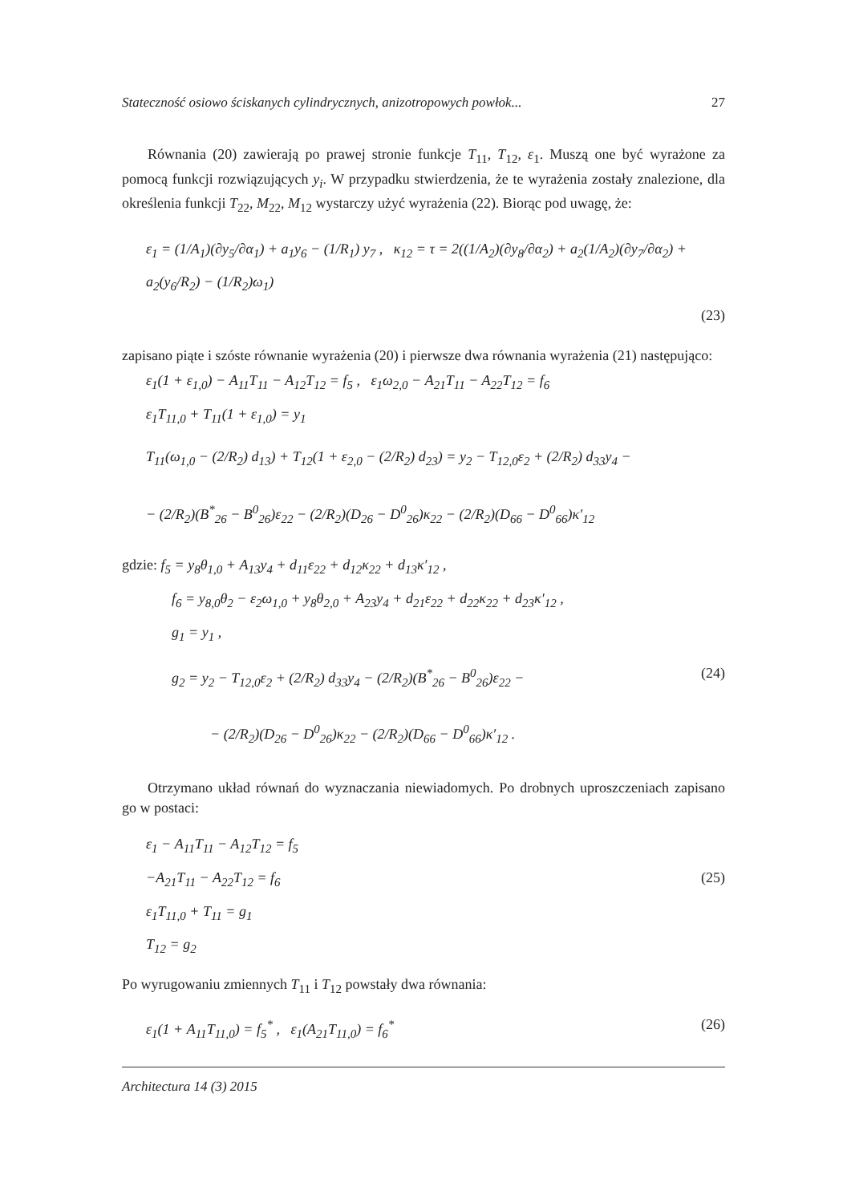Stateczność osiowo ściskanych cylindrycznych, anizotropowych powłok... 27
Równania (20) zawierają po prawej stronie funkcje T<sub>11</sub>, T<sub>12</sub>, ε<sub>1</sub>. Muszą one być wyrażone za pomocą funkcji rozwiązujących y<sub>i</sub>. W przypadku stwierdzenia, że te wyrażenia zostały znalezione, dla określenia funkcji T<sub>22</sub>, M<sub>22</sub>, M<sub>12</sub> wystarczy użyć wyrażenia (22). Biorąc pod uwagę, że:
ε<sub>1</sub> = (1/A<sub>1</sub>)(∂y<sub>5</sub>/∂α<sub>1</sub>) + a<sub>1</sub>y<sub>6</sub> − (1/R<sub>1</sub>) y<sub>7</sub> , κ<sub>12</sub> = τ = 2((1/A<sub>2</sub>)(∂y<sub>8</sub>/∂α<sub>2</sub>) + a<sub>2</sub>(1/A<sub>2</sub>)(∂y<sub>7</sub>/∂α<sub>2</sub>) + a<sub>2</sub>(y<sub>6</sub>/R<sub>2</sub>) − (1/R<sub>2</sub>)ω<sub>1</sub>)
(23)
zapisano piąte i szóste równanie wyrażenia (20) i pierwsze dwa równania wyrażenia (21) następująco:
ε<sub>1</sub>(1 + ε<sub>1,0</sub>) − A<sub>11</sub>T<sub>11</sub> − A<sub>12</sub>T<sub>12</sub> = f<sub>5</sub> , ε<sub>1</sub>ω<sub>2,0</sub> − A<sub>21</sub>T<sub>11</sub> − A<sub>22</sub>T<sub>12</sub> = f<sub>6</sub>
ε<sub>1</sub>T<sub>11,0</sub> + T<sub>11</sub>(1 + ε<sub>1,0</sub>) = y<sub>1</sub>
T<sub>11</sub>(ω<sub>1,0</sub> − (2/R<sub>2</sub>) d<sub>13</sub>) + T<sub>12</sub>(1 + ε<sub>2,0</sub> − (2/R<sub>2</sub>) d<sub>23</sub>) = y<sub>2</sub> − T<sub>12,0</sub>ε<sub>2</sub> + (2/R<sub>2</sub>) d<sub>33</sub>y<sub>4</sub> −
− (2/R<sub>2</sub>)(B<sup>*</sup><sub>26</sub> − B<sup>0</sup><sub>26</sub>)ε<sub>22</sub> − (2/R<sub>2</sub>)(D<sub>26</sub> − D<sup>0</sup><sub>26</sub>)κ<sub>22</sub> − (2/R<sub>2</sub>)(D<sub>66</sub> − D<sup>0</sup><sub>66</sub>)κ′<sub>12</sub>
gdzie: f<sub>5</sub> = y<sub>8</sub>θ<sub>1,0</sub> + A<sub>13</sub>y<sub>4</sub> + d<sub>11</sub>ε<sub>22</sub> + d<sub>12</sub>κ<sub>22</sub> + d<sub>13</sub>κ′<sub>12</sub> ,
f<sub>6</sub> = y<sub>8,0</sub>θ<sub>2</sub> − ε<sub>2</sub>ω<sub>1,0</sub> + y<sub>8</sub>θ<sub>2,0</sub> + A<sub>23</sub>y<sub>4</sub> + d<sub>21</sub>ε<sub>22</sub> + d<sub>22</sub>κ<sub>22</sub> + d<sub>23</sub>κ′<sub>12</sub> ,
g<sub>1</sub> = y<sub>1</sub> ,
g<sub>2</sub> = y<sub>2</sub> − T<sub>12,0</sub>ε<sub>2</sub> + (2/R<sub>2</sub>) d<sub>33</sub>y<sub>4</sub> − (2/R<sub>2</sub>)(B<sup>*</sup><sub>26</sub> − B<sup>0</sup><sub>26</sub>)ε<sub>22</sub> − (24)
− (2/R<sub>2</sub>)(D<sub>26</sub> − D<sup>0</sup><sub>26</sub>)κ<sub>22</sub> − (2/R<sub>2</sub>)(D<sub>66</sub> − D<sup>0</sup><sub>66</sub>)κ′<sub>12</sub> .
Otrzymano układ równań do wyznaczania niewiadomych. Po drobnych uproszczeniach zapisano go w postaci:
ε<sub>1</sub> − A<sub>11</sub>T<sub>11</sub> − A<sub>12</sub>T<sub>12</sub> = f<sub>5</sub>
−A<sub>21</sub>T<sub>11</sub> − A<sub>22</sub>T<sub>12</sub> = f<sub>6</sub> (25)
ε<sub>1</sub>T<sub>11,0</sub> + T<sub>11</sub> = g<sub>1</sub>
T<sub>12</sub> = g<sub>2</sub>
Po wyrugowaniu zmiennych T<sub>11</sub> i T<sub>12</sub> powstały dwa równania:
ε<sub>1</sub>(1 + A<sub>11</sub>T<sub>11,0</sub>) = f<sub>5</sub><sup>*</sup> , ε<sub>1</sub>(A<sub>21</sub>T<sub>11,0</sub>) = f<sub>6</sub><sup>*</sup> (26)
Architectura 14 (3) 2015